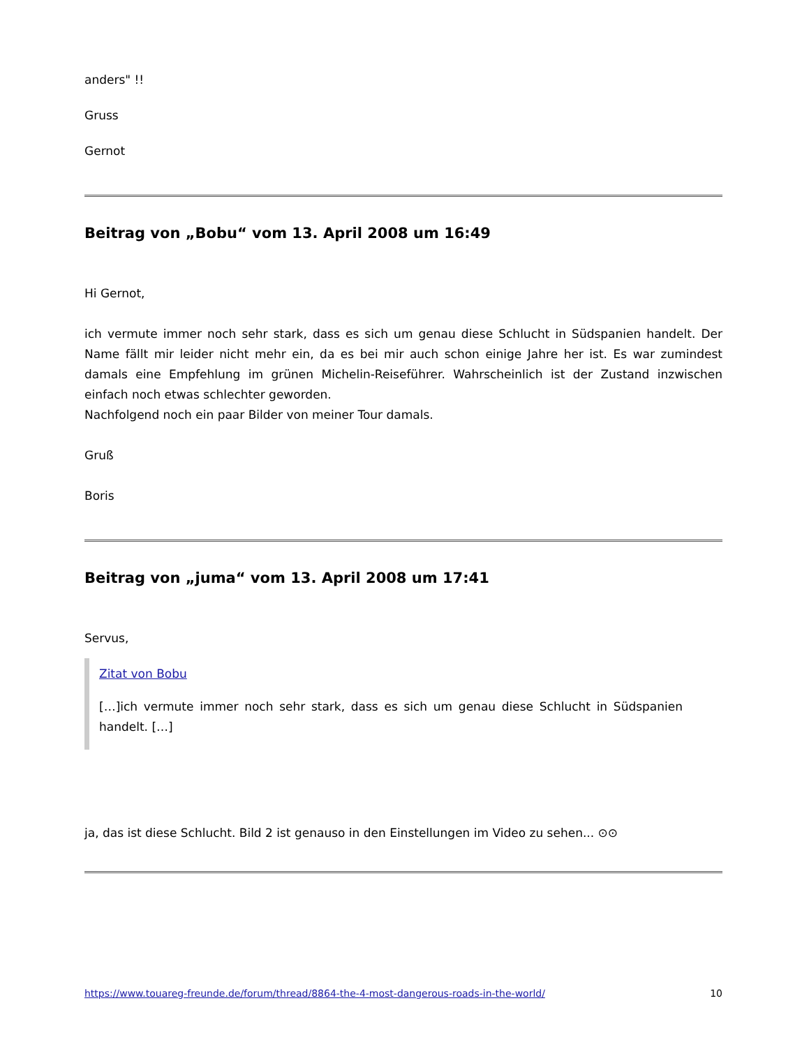anders" !!
Gruss
Gernot
Beitrag von „Bobu“ vom 13. April 2008 um 16:49
Hi Gernot,
ich vermute immer noch sehr stark, dass es sich um genau diese Schlucht in Südspanien handelt. Der Name fällt mir leider nicht mehr ein, da es bei mir auch schon einige Jahre her ist. Es war zumindest damals eine Empfehlung im grünen Michelin-Reiseführer. Wahrscheinlich ist der Zustand inzwischen einfach noch etwas schlechter geworden.
Nachfolgend noch ein paar Bilder von meiner Tour damals.
Gruß
Boris
Beitrag von „juma“ vom 13. April 2008 um 17:41
Servus,
Zitat von Bobu
[…]ich vermute immer noch sehr stark, dass es sich um genau diese Schlucht in Südspanien handelt. […]
ja, das ist diese Schlucht. Bild 2 ist genauso in den Einstellungen im Video zu sehen... ⊙⊙
https://www.touareg-freunde.de/forum/thread/8864-the-4-most-dangerous-roads-in-the-world/ 10